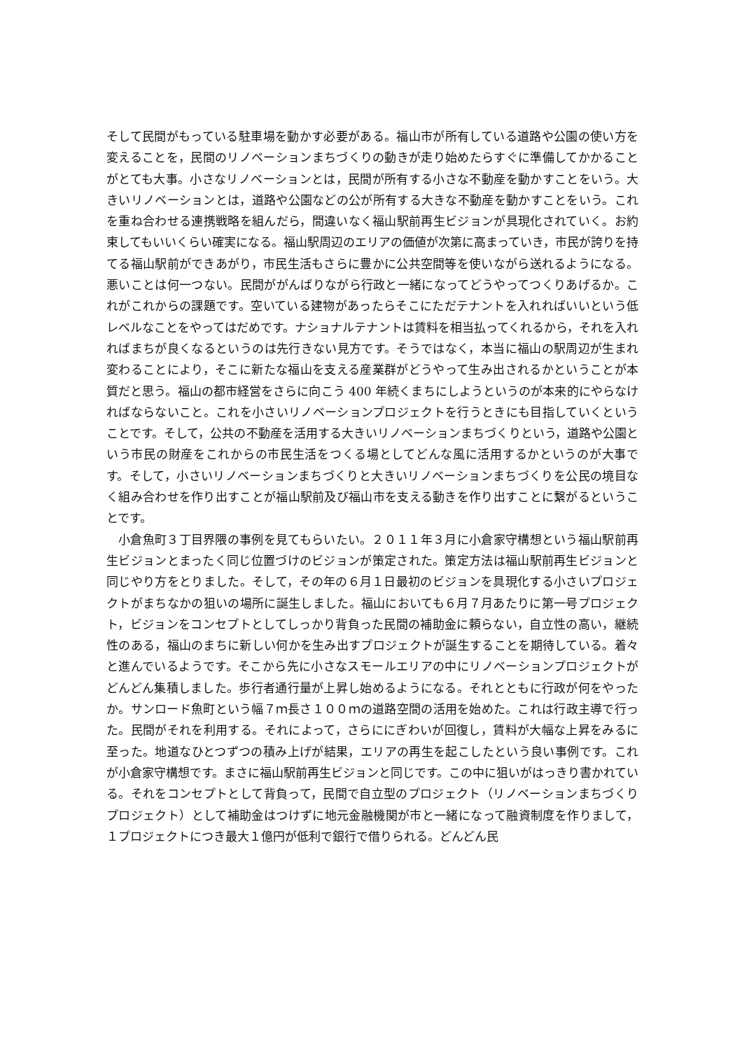そして民間がもっている駐車場を動かす必要がある。福山市が所有している道路や公園の使い方を変えることを，民間のリノベーションまちづくりの動きが走り始めたらすぐに準備してかかることがとても大事。小さなリノベーションとは，民間が所有する小さな不動産を動かすことをいう。大きいリノベーションとは，道路や公園などの公が所有する大きな不動産を動かすことをいう。これを重ね合わせる連携戦略を組んだら，間違いなく福山駅前再生ビジョンが具現化されていく。お約束してもいいくらい確実になる。福山駅周辺のエリアの価値が次第に高まっていき，市民が誇りを持てる福山駅前ができあがり，市民生活もさらに豊かに公共空間等を使いながら送れるようになる。悪いことは何一つない。民間ががんばりながら行政と一緒になってどうやってつくりあげるか。これがこれからの課題です。空いている建物があったらそこにただテナントを入れればいいという低レベルなことをやってはだめです。ナショナルテナントは賃料を相当払ってくれるから，それを入れればまちが良くなるというのは先行きない見方です。そうではなく，本当に福山の駅周辺が生まれ変わることにより，そこに新たな福山を支える産業群がどうやって生み出されるかということが本質だと思う。福山の都市経営をさらに向こう 400 年続くまちにしようというのが本来的にやらなければならないこと。これを小さいリノベーションプロジェクトを行うときにも目指していくということです。そして，公共の不動産を活用する大きいリノベーションまちづくりという，道路や公園という市民の財産をこれからの市民生活をつくる場としてどんな風に活用するかというのが大事です。そして，小さいリノベーションまちづくりと大きいリノベーションまちづくりを公民の境目なく組み合わせを作り出すことが福山駅前及び福山市を支える動きを作り出すことに繋がるということです。
小倉魚町３丁目界隈の事例を見てもらいたい。２０１１年３月に小倉家守構想という福山駅前再生ビジョンとまったく同じ位置づけのビジョンが策定された。策定方法は福山駅前再生ビジョンと同じやり方をとりました。そして，その年の６月１日最初のビジョンを具現化する小さいプロジェクトがまちなかの狙いの場所に誕生しました。福山においても６月７月あたりに第一号プロジェクト，ビジョンをコンセプトとしてしっかり背負った民間の補助金に頼らない，自立性の高い，継続性のある，福山のまちに新しい何かを生み出すプロジェクトが誕生することを期待している。着々と進んでいるようです。そこから先に小さなスモールエリアの中にリノベーションプロジェクトがどんどん集積しました。歩行者通行量が上昇し始めるようになる。それとともに行政が何をやったか。サンロード魚町という幅７ｍ長さ１００ｍの道路空間の活用を始めた。これは行政主導で行った。民間がそれを利用する。それによって，さらににぎわいが回復し，賃料が大幅な上昇をみるに至った。地道なひとつずつの積み上げが結果，エリアの再生を起こしたという良い事例です。これが小倉家守構想です。まさに福山駅前再生ビジョンと同じです。この中に狙いがはっきり書かれている。それをコンセプトとして背負って，民間で自立型のプロジェクト（リノベーションまちづくりプロジェクト）として補助金はつけずに地元金融機関が市と一緒になって融資制度を作りまして，１プロジェクトにつき最大１億円が低利で銀行で借りられる。どんどん民